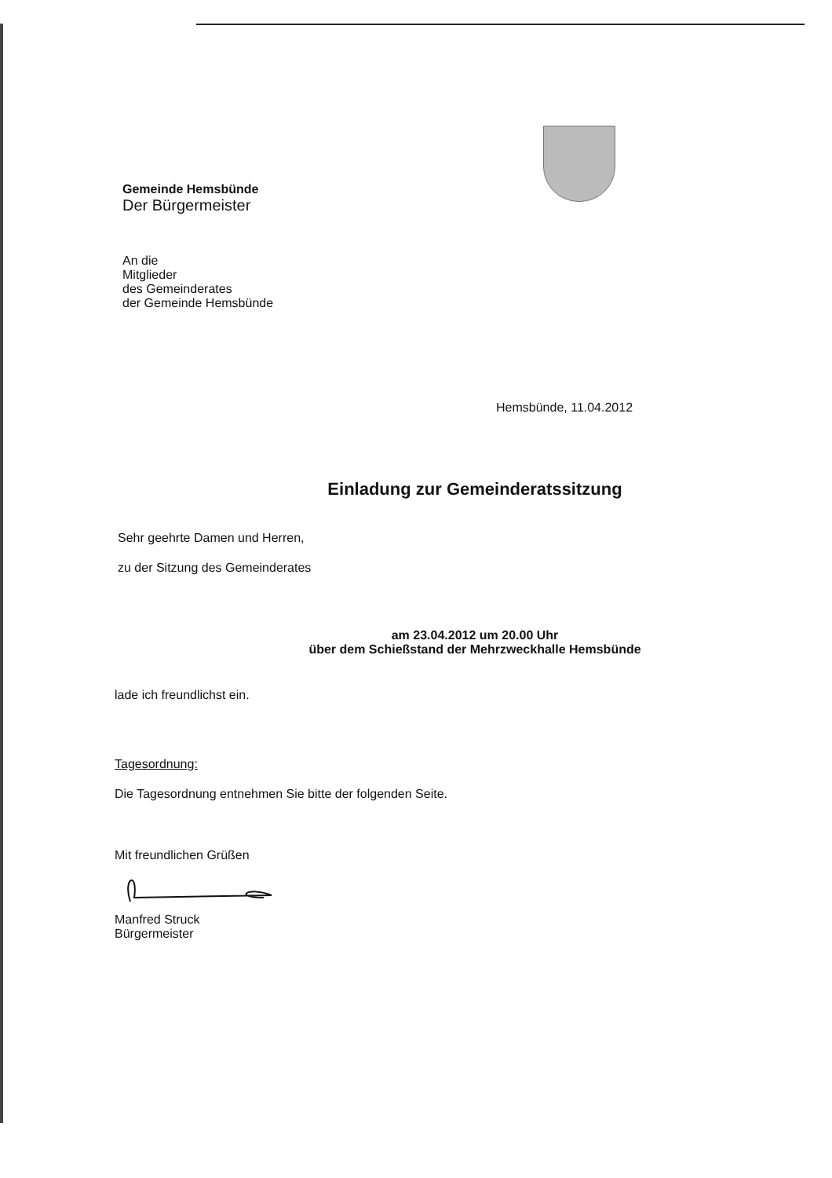Gemeinde Hemsbünde
Der Bürgermeister
An die
Mitglieder
des Gemeinderates
der Gemeinde Hemsbünde
Hemsbünde, 11.04.2012
Einladung zur Gemeinderatssitzung
Sehr geehrte Damen und Herren,
zu der Sitzung des Gemeinderates
am 23.04.2012 um 20.00 Uhr
über dem Schießstand der Mehrzweckhalle Hemsbünde
lade ich freundlichst ein.
Tagesordnung:
Die Tagesordnung entnehmen Sie bitte der folgenden Seite.
Mit freundlichen Grüßen
Manfred Struck
Bürgermeister